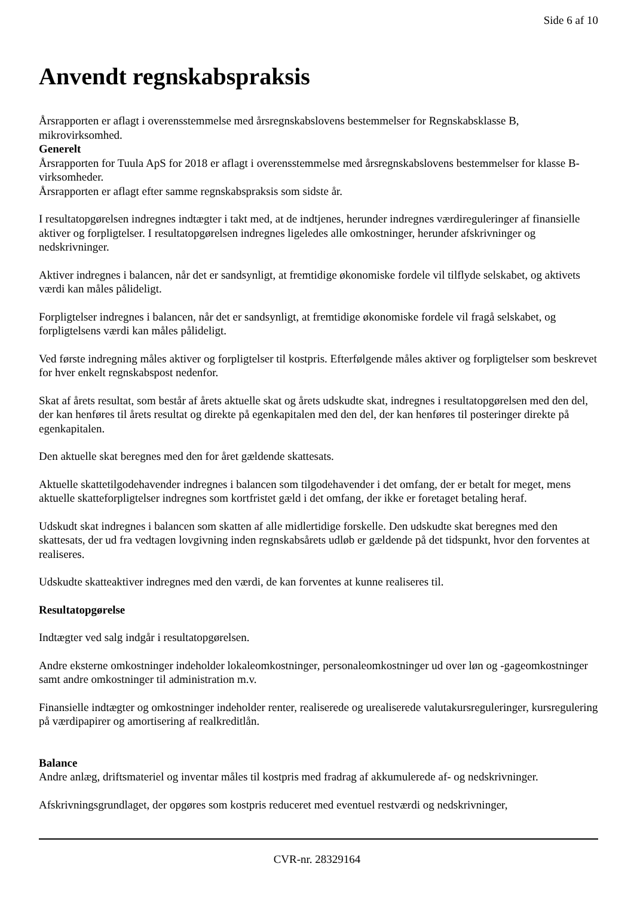Side 6 af 10
Anvendt regnskabspraksis
Årsrapporten er aflagt i overensstemmelse med årsregnskabslovens bestemmelser for Regnskabsklasse B, mikrovirksomhed.
Generelt
Årsrapporten for Tuula ApS for 2018 er aflagt i overensstemmelse med årsregnskabslovens bestemmelser for klasse B-virksomheder.
Årsrapporten er aflagt efter samme regnskabspraksis som sidste år.
I resultatopgørelsen indregnes indtægter i takt med, at de indtjenes, herunder indregnes værdireguleringer af finansielle aktiver og forpligtelser. I resultatopgørelsen indregnes ligeledes alle omkostninger, herunder afskrivninger og nedskrivninger.
Aktiver indregnes i balancen, når det er sandsynligt, at fremtidige økonomiske fordele vil tilflyde selskabet, og aktivets værdi kan måles pålideligt.
Forpligtelser indregnes i balancen, når det er sandsynligt, at fremtidige økonomiske fordele vil fragå selskabet, og forpligtelsens værdi kan måles pålideligt.
Ved første indregning måles aktiver og forpligtelser til kostpris. Efterfølgende måles aktiver og forpligtelser som beskrevet for hver enkelt regnskabspost nedenfor.
Skat af årets resultat, som består af årets aktuelle skat og årets udskudte skat, indregnes i resultatopgørelsen med den del, der kan henføres til årets resultat og direkte på egenkapitalen med den del, der kan henføres til posteringer direkte på egenkapitalen.
Den aktuelle skat beregnes med den for året gældende skattesats.
Aktuelle skattetilgodehavender indregnes i balancen som tilgodehavender i det omfang, der er betalt for meget, mens aktuelle skatteforpligtelser indregnes som kortfristet gæld i det omfang, der ikke er foretaget betaling heraf.
Udskudt skat indregnes i balancen som skatten af alle midlertidige forskelle. Den udskudte skat beregnes med den skattesats, der ud fra vedtagen lovgivning inden regnskabsårets udløb er gældende på det tidspunkt, hvor den forventes at realiseres.
Udskudte skatteaktiver indregnes med den værdi, de kan forventes at kunne realiseres til.
Resultatopgørelse
Indtægter ved salg indgår i resultatopgørelsen.
Andre eksterne omkostninger indeholder lokaleomkostninger, personaleomkostninger ud over løn og -gageomkostninger samt andre omkostninger til administration m.v.
Finansielle indtægter og omkostninger indeholder renter, realiserede og urealiserede valutakursreguleringer, kursregulering på værdipapirer og amortisering af realkreditlån.
Balance
Andre anlæg, driftsmateriel og inventar måles til kostpris med fradrag af akkumulerede af- og nedskrivninger.
Afskrivningsgrundlaget, der opgøres som kostpris reduceret med eventuel restværdi og nedskrivninger,
CVR-nr. 28329164